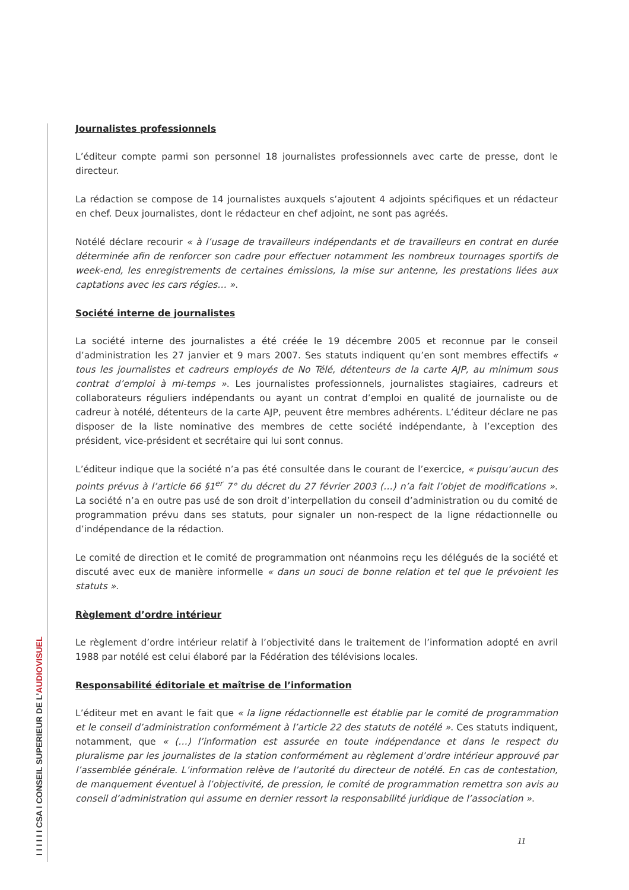Journalistes professionnels
L’éditeur compte parmi son personnel 18 journalistes professionnels avec carte de presse, dont le directeur.
La rédaction se compose de 14 journalistes auxquels s’ajoutent 4 adjoints spécifiques et un rédacteur en chef. Deux journalistes, dont le rédacteur en chef adjoint, ne sont pas agréés.
Notélé déclare recourir « à l’usage de travailleurs indépendants et de travailleurs en contrat en durée déterminée afin de renforcer son cadre pour effectuer notamment les nombreux tournages sportifs de week-end, les enregistrements de certaines émissions, la mise sur antenne, les prestations liées aux captations avec les cars régies… ».
Société interne de journalistes
La société interne des journalistes a été créée le 19 décembre 2005 et reconnue par le conseil d’administration les 27 janvier et 9 mars 2007. Ses statuts indiquent qu’en sont membres effectifs « tous les journalistes et cadreurs employés de No Télé, détenteurs de la carte AJP, au minimum sous contrat d’emploi à mi-temps ». Les journalistes professionnels, journalistes stagiaires, cadreurs et collaborateurs réguliers indépendants ou ayant un contrat d’emploi en qualité de journaliste ou de cadreur à notélé, détenteurs de la carte AJP, peuvent être membres adhérents. L’éditeur déclare ne pas disposer de la liste nominative des membres de cette société indépendante, à l’exception des président, vice-président et secrétaire qui lui sont connus.
L’éditeur indique que la société n’a pas été consultée dans le courant de l’exercice, « puisqu’aucun des points prévus à l’article 66 §1<sup>er</sup> 7° du décret du 27 février 2003 (…) n’a fait l’objet de modifications ». La société n’a en outre pas usé de son droit d’interpellation du conseil d’administration ou du comité de programmation prévu dans ses statuts, pour signaler un non-respect de la ligne rédactionnelle ou d’indépendance de la rédaction.
Le comité de direction et le comité de programmation ont néanmoins reçu les délégués de la société et discuté avec eux de manière informelle « dans un souci de bonne relation et tel que le prévoient les statuts ».
Règlement d’ordre intérieur
Le règlement d’ordre intérieur relatif à l’objectivité dans le traitement de l’information adopté en avril 1988 par notélé est celui élaboré par la Fédération des télévisions locales.
Responsabilité éditoriale et maîtrise de l’information
L’éditeur met en avant le fait que « la ligne rédactionnelle est établie par le comité de programmation et le conseil d’administration conformément à l’article 22 des statuts de notélé ». Ces statuts indiquent, notamment, que « (…) l’information est assurée en toute indépendance et dans le respect du pluralisme par les journalistes de la station conformément au règlement d’ordre intérieur approuvé par l’assemblée générale. L’information relève de l’autorité du directeur de notélé. En cas de contestation, de manquement éventuel à l’objectivité, de pression, le comité de programmation remettra son avis au conseil d’administration qui assume en dernier ressort la responsabilité juridique de l’association ».
11
I I I I I I CSA I CONSEIL SUPERIEUR DE L’AUDIOVISUEL